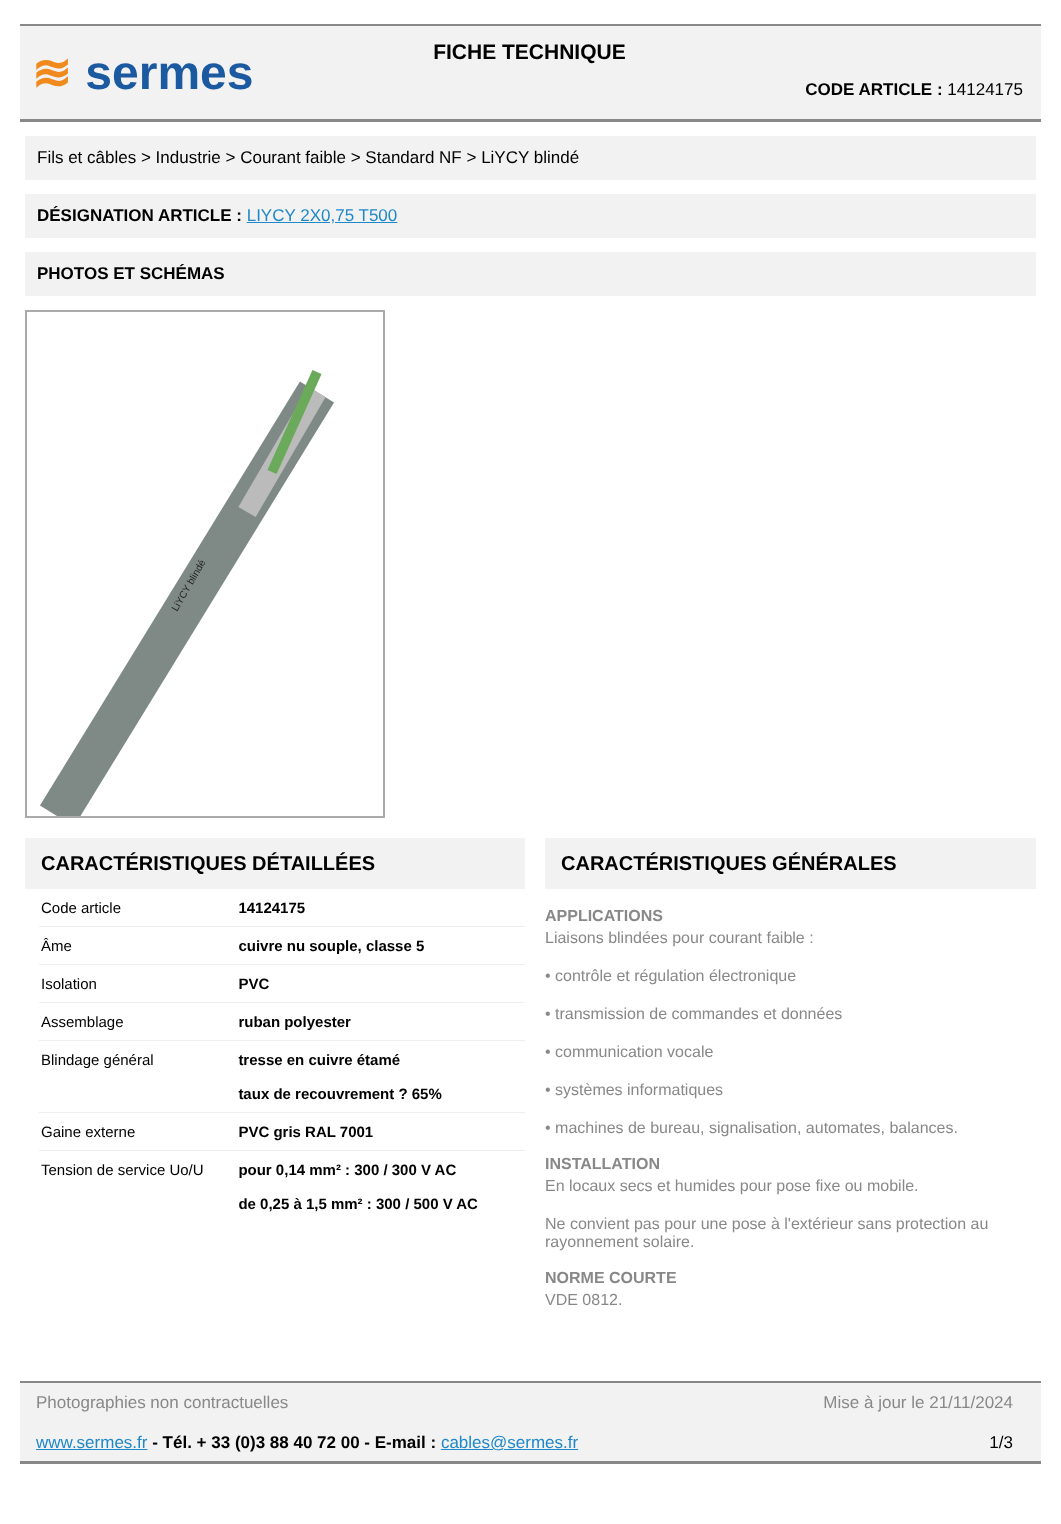≋ sermes
FICHE TECHNIQUE
CODE ARTICLE : 14124175
Fils et câbles > Industrie > Courant faible > Standard NF > LiYCY blindé
DÉSIGNATION ARTICLE : LIYCY 2X0,75 T500
PHOTOS ET SCHÉMAS
LiYCY blindé
CARACTÉRISTIQUES DÉTAILLÉES
| Code article | 14124175 |
| Âme | cuivre nu souple, classe 5 |
| Isolation | PVC |
| Assemblage | ruban polyester |
| Blindage général | tresse en cuivre étamé taux de recouvrement ? 65% |
| Gaine externe | PVC gris RAL 7001 |
| Tension de service Uo/U | pour 0,14 mm² : 300 / 300 V AC de 0,25 à 1,5 mm² : 300 / 500 V AC |
CARACTÉRISTIQUES GÉNÉRALES
APPLICATIONS
Liaisons blindées pour courant faible :
• contrôle et régulation électronique
• transmission de commandes et données
• communication vocale
• systèmes informatiques
• machines de bureau, signalisation, automates, balances.
INSTALLATION
En locaux secs et humides pour pose fixe ou mobile.
Ne convient pas pour une pose à l'extérieur sans protection au rayonnement solaire.
NORME COURTE
VDE 0812.
Photographies non contractuelles Mise à jour le 21/11/2024
www.sermes.fr - Tél. + 33 (0)3 88 40 72 00 - E-mail : cables@sermes.fr 1/3